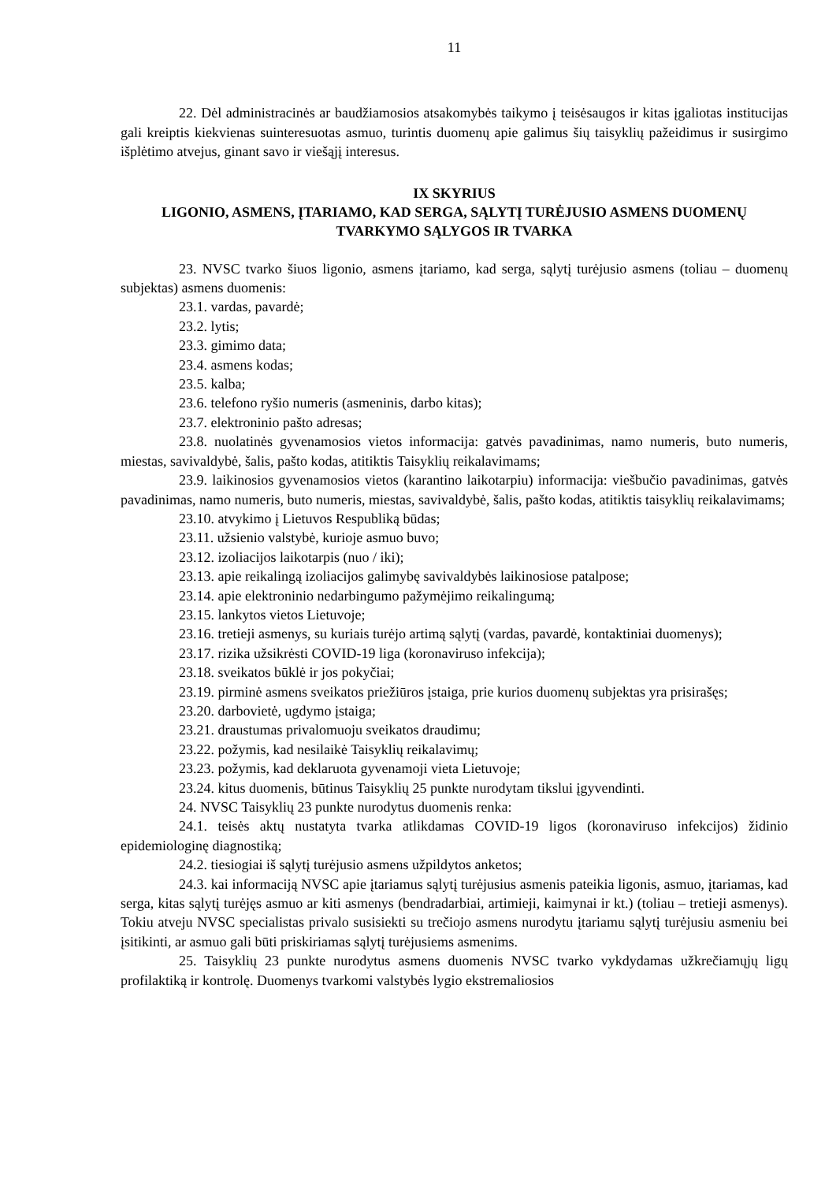11
22. Dėl administracinės ar baudžiamosios atsakomybės taikymo į teisėsaugos ir kitas įgaliotas institucijas gali kreiptis kiekvienas suinteresuotas asmuo, turintis duomenų apie galimus šių taisyklių pažeidimus ir susirgimo išplėtimo atvejus, ginant savo ir viešąjį interesus.
IX SKYRIUS
LIGONIO, ASMENS, ĮTARIAMO, KAD SERGA, SĄLYTĮ TURĖJUSIO ASMENS DUOMENŲ TVARKYMO SĄLYGOS IR TVARKA
23. NVSC tvarko šiuos ligonio, asmens įtariamo, kad serga, sąlytį turėjusio asmens (toliau – duomenų subjektas) asmens duomenis:
23.1. vardas, pavardė;
23.2. lytis;
23.3. gimimo data;
23.4. asmens kodas;
23.5. kalba;
23.6. telefono ryšio numeris (asmeninis, darbo kitas);
23.7. elektroninio pašto adresas;
23.8. nuolatinės gyvenamosios vietos informacija: gatvės pavadinimas, namo numeris, buto numeris, miestas, savivaldybė, šalis, pašto kodas, atitiktis Taisyklių reikalavimams;
23.9. laikinosios gyvenamosios vietos (karantino laikotarpiu) informacija: viešbučio pavadinimas, gatvės pavadinimas, namo numeris, buto numeris, miestas, savivaldybė, šalis, pašto kodas, atitiktis taisyklių reikalavimams;
23.10. atvykimo į Lietuvos Respubliką būdas;
23.11. užsienio valstybė, kurioje asmuo buvo;
23.12. izoliacijos laikotarpis (nuo / iki);
23.13. apie reikalingą izoliacijos galimybę savivaldybės laikinosiose patalpose;
23.14. apie elektroninio nedarbingumo pažymėjimo reikalingumą;
23.15. lankytos vietos Lietuvoje;
23.16. tretieji asmenys, su kuriais turėjo artimą sąlytį (vardas, pavardė, kontaktiniai duomenys);
23.17. rizika užsikrėsti COVID-19 liga (koronaviruso infekcija);
23.18. sveikatos būklė ir jos pokyčiai;
23.19. pirminė asmens sveikatos priežiūros įstaiga, prie kurios duomenų subjektas yra prisirašęs;
23.20. darbovietė, ugdymo įstaiga;
23.21. draustumas privalomuoju sveikatos draudimu;
23.22. požymis, kad nesilaikė Taisyklių reikalavimų;
23.23. požymis, kad deklaruota gyvenamoji vieta Lietuvoje;
23.24. kitus duomenis, būtinus Taisyklių 25 punkte nurodytam tikslui įgyvendinti.
24. NVSC Taisyklių 23 punkte nurodytus duomenis renka:
24.1. teisės aktų nustatyta tvarka atlikdamas COVID-19 ligos (koronaviruso infekcijos) židinio epidemiologinę diagnostiką;
24.2. tiesiogiai iš sąlytį turėjusio asmens užpildytos anketos;
24.3. kai informaciją NVSC apie įtariamus sąlytį turėjusius asmenis pateikia ligonis, asmuo, įtariamas, kad serga, kitas sąlytį turėjęs asmuo ar kiti asmenys (bendradarbiai, artimieji, kaimynai ir kt.) (toliau – tretieji asmenys). Tokiu atveju NVSC specialistas privalo susisiekti su trečiojo asmens nurodytu įtariamu sąlytį turėjusiu asmeniu bei įsitikinti, ar asmuo gali būti priskiriamas sąlytį turėjusiems asmenims.
25. Taisyklių 23 punkte nurodytus asmens duomenis NVSC tvarko vykdydamas užkrečiamųjų ligų profilaktiką ir kontrolę. Duomenys tvarkomi valstybės lygio ekstremaliosios